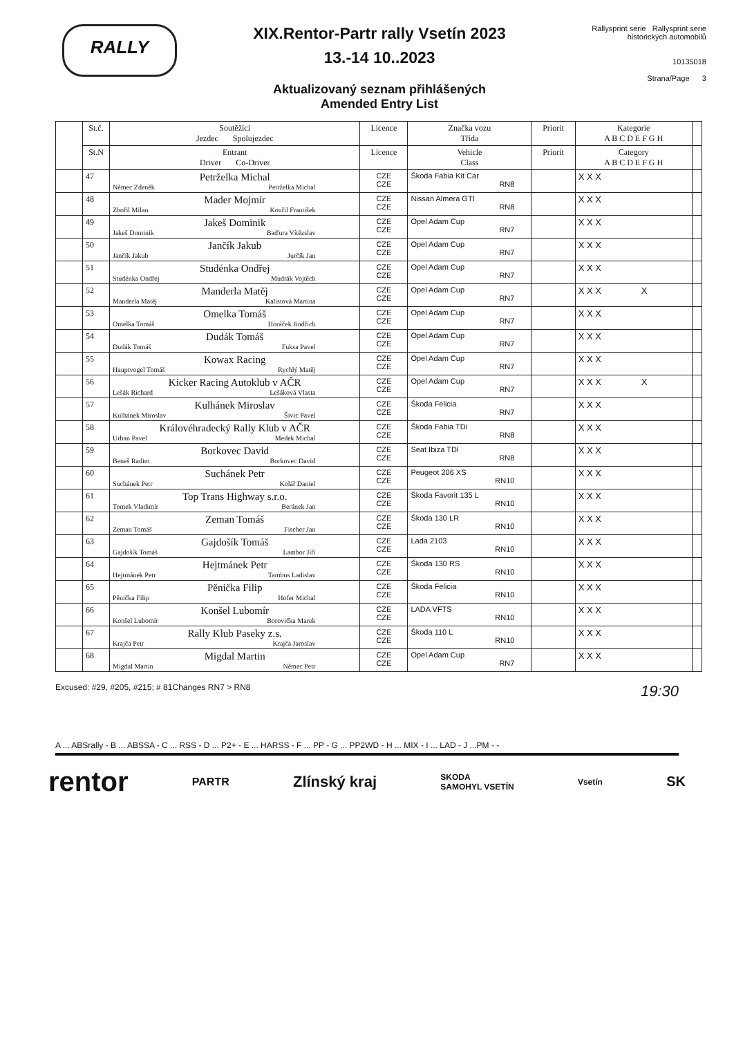RALLY
XIX.Rentor-Partr rally Vsetín 2023
13.-14 10..2023
Aktualizovaný seznam přihlášených
Amended Entry List
Rallysprint serie Rallysprint serie historických automobilů
10135018
Strana/Page 3
| | St.č. | Soutěžící Jezdec Spolujezdec | Licence | Značka vozu Třída | Priorit | Kategorie A B C D E F G H | |
| --- | --- | --- | --- | --- | --- | --- | --- |
| | St.N | Entrant Driver Co-Driver | Licence | Vehicle Class | Priorit | Category A B C D E F G H | |
| | 47 | Petrželka Michal Němec Zdeněk Petrželka Michal | CZE CZE | Škoda Fabia Kit Car RN8 | | X X X | |
| | 48 | Mader Mojmír Zbořil Milan Kouřil František | CZE CZE | Nissan Almera GTI RN8 | | X X X | |
| | 49 | Jakeš Dominik Jakeš Dominik Baďura Vítězslav | CZE CZE | Opel Adam Cup RN7 | | X X X | |
| | 50 | Jančík Jakub Jančík Jakub Jurčík Jan | CZE CZE | Opel Adam Cup RN7 | | X X X | |
| | 51 | Studénka Ondřej Studénka Ondřej Mudrák Vojtěch | CZE CZE | Opel Adam Cup RN7 | | X X X | |
| | 52 | Manderla Matěj Manderla Matěj Kalistová Martina | CZE CZE | Opel Adam Cup RN7 | | X X X X | |
| | 53 | Omelka Tomáš Omelka Tomáš Horáček Jindřich | CZE CZE | Opel Adam Cup RN7 | | X X X | |
| | 54 | Dudák Tomáš Dudák Tomáš Fuksa Pavel | CZE CZE | Opel Adam Cup RN7 | | X X X | |
| | 55 | Kowax Racing Hauptvogel Tomáš Rychlý Matěj | CZE CZE | Opel Adam Cup RN7 | | X X X | |
| | 56 | Kicker Racing Autoklub v AČR Lešák Richard Lešáková Vlasta | CZE CZE | Opel Adam Cup RN7 | | X X X X | |
| | 57 | Kulhánek Miroslav Kulhánek Miroslav Šivic Pavel | CZE CZE | Škoda Felicia RN7 | | X X X | |
| | 58 | Královéhradecký Rally Klub v AČR Urban Pavel Medek Michal | CZE CZE | Škoda Fabia TDi RN8 | | X X X | |
| | 59 | Borkovec David Beneš Radim Borkovec David | CZE CZE | Seat Ibiza TDI RN8 | | X X X | |
| | 60 | Suchánek Petr Suchánek Petr Kolář Daniel | CZE CZE | Peugeot 206 XS RN10 | | X X X | |
| | 61 | Top Trans Highway s.r.o. Tomek Vladimír Beránek Jan | CZE CZE | Škoda Favorit 135 L RN10 | | X X X | |
| | 62 | Zeman Tomáš Zeman Tomáš Fischer Jan | CZE CZE | Škoda 130 LR RN10 | | X X X | |
| | 63 | Gajdošík Tomáš Gajdošík Tomáš Lambor Jiří | CZE CZE | Lada 2103 RN10 | | X X X | |
| | 64 | Hejtmánek Petr Hejtmánek Petr Tambus Ladislav | CZE CZE | Škoda 130 RS RN10 | | X X X | |
| | 65 | Pěnička Filip Pěnička Filip Hofer Michal | CZE CZE | Škoda Felicia RN10 | | X X X | |
| | 66 | Konšel Lubomír Konšel Lubomír Borovička Marek | CZE CZE | LADA VFTS RN10 | | X X X | |
| | 67 | Rally Klub Paseky z.s. Krajča Petr Krajča Jaroslav | CZE CZE | Škoda 110 L RN10 | | X X X | |
| | 68 | Migdal Martin Migdal Martin Němec Petr | CZE CZE | Opel Adam Cup RN7 | | X X X | |
Excused: #29, #205, #215; # 81Changes RN7 > RN8 19:30
A ... ABSrally - B ... ABSSA - C ... RSS - D ... P2+ - E ... HARSS - F ... PP - G ... PP2WD - H ... MIX - I ... LAD - J ...PM - -
rentor PARTR Zlínský kraj SKODA
SAMOHYL VSETÍN Vsetín SK